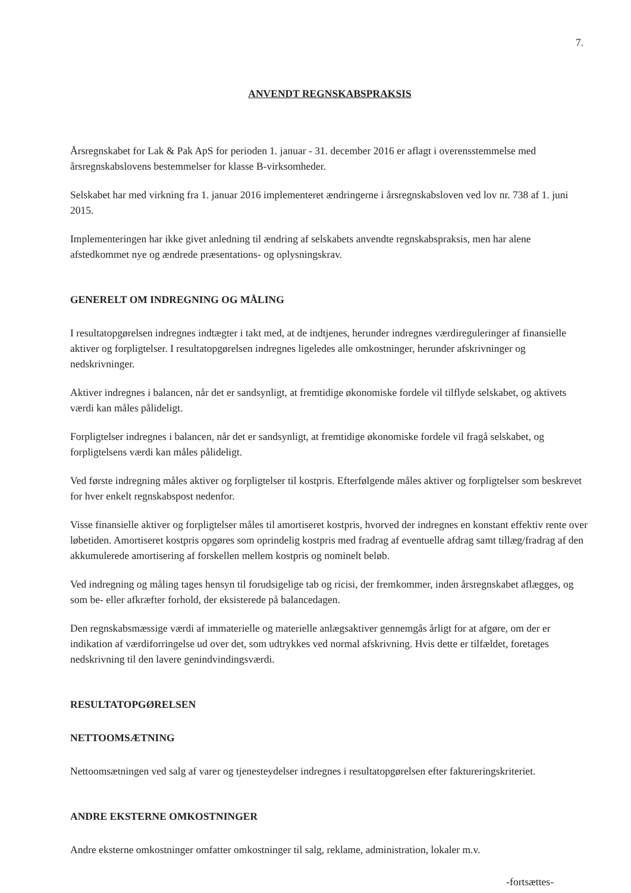7.
ANVENDT REGNSKABSPRAKSIS
Årsregnskabet for Lak & Pak ApS for perioden 1. januar - 31. december 2016 er aflagt i overensstemmelse med årsregnskabslovens bestemmelser for klasse B-virksomheder.
Selskabet har med virkning fra 1. januar 2016 implementeret ændringerne i årsregnskabsloven ved lov nr. 738 af 1. juni 2015.
Implementeringen har ikke givet anledning til ændring af selskabets anvendte regnskabspraksis, men har alene afstedkommet nye og ændrede præsentations- og oplysningskrav.
GENERELT OM INDREGNING OG MÅLING
I resultatopgørelsen indregnes indtægter i takt med, at de indtjenes, herunder indregnes værdireguleringer af finansielle aktiver og forpligtelser. I resultatopgørelsen indregnes ligeledes alle omkostninger, herunder afskrivninger og nedskrivninger.
Aktiver indregnes i balancen, når det er sandsynligt, at fremtidige økonomiske fordele vil tilflyde selskabet, og aktivets værdi kan måles pålideligt.
Forpligtelser indregnes i balancen, når det er sandsynligt, at fremtidige økonomiske fordele vil fragå selskabet, og forpligtelsens værdi kan måles pålideligt.
Ved første indregning måles aktiver og forpligtelser til kostpris. Efterfølgende måles aktiver og forpligtelser som beskrevet for hver enkelt regnskabspost nedenfor.
Visse finansielle aktiver og forpligtelser måles til amortiseret kostpris, hvorved der indregnes en konstant effektiv rente over løbetiden. Amortiseret kostpris opgøres som oprindelig kostpris med fradrag af eventuelle afdrag samt tillæg/fradrag af den akkumulerede amortisering af forskellen mellem kostpris og nominelt beløb.
Ved indregning og måling tages hensyn til forudsigelige tab og ricisi, der fremkommer, inden årsregnskabet aflægges, og som be- eller afkræfter forhold, der eksisterede på balancedagen.
Den regnskabsmæssige værdi af immaterielle og materielle anlægsaktiver gennemgås årligt for at afgøre, om der er indikation af værdiforringelse ud over det, som udtrykkes ved normal afskrivning. Hvis dette er tilfældet, foretages nedskrivning til den lavere genindvindingsværdi.
RESULTATOPGØRELSEN
NETTOOMSÆTNING
Nettoomsætningen ved salg af varer og tjenesteydelser indregnes i resultatopgørelsen efter faktureringskriteriet.
ANDRE EKSTERNE OMKOSTNINGER
Andre eksterne omkostninger omfatter omkostninger til salg, reklame, administration, lokaler m.v.
-fortsættes-